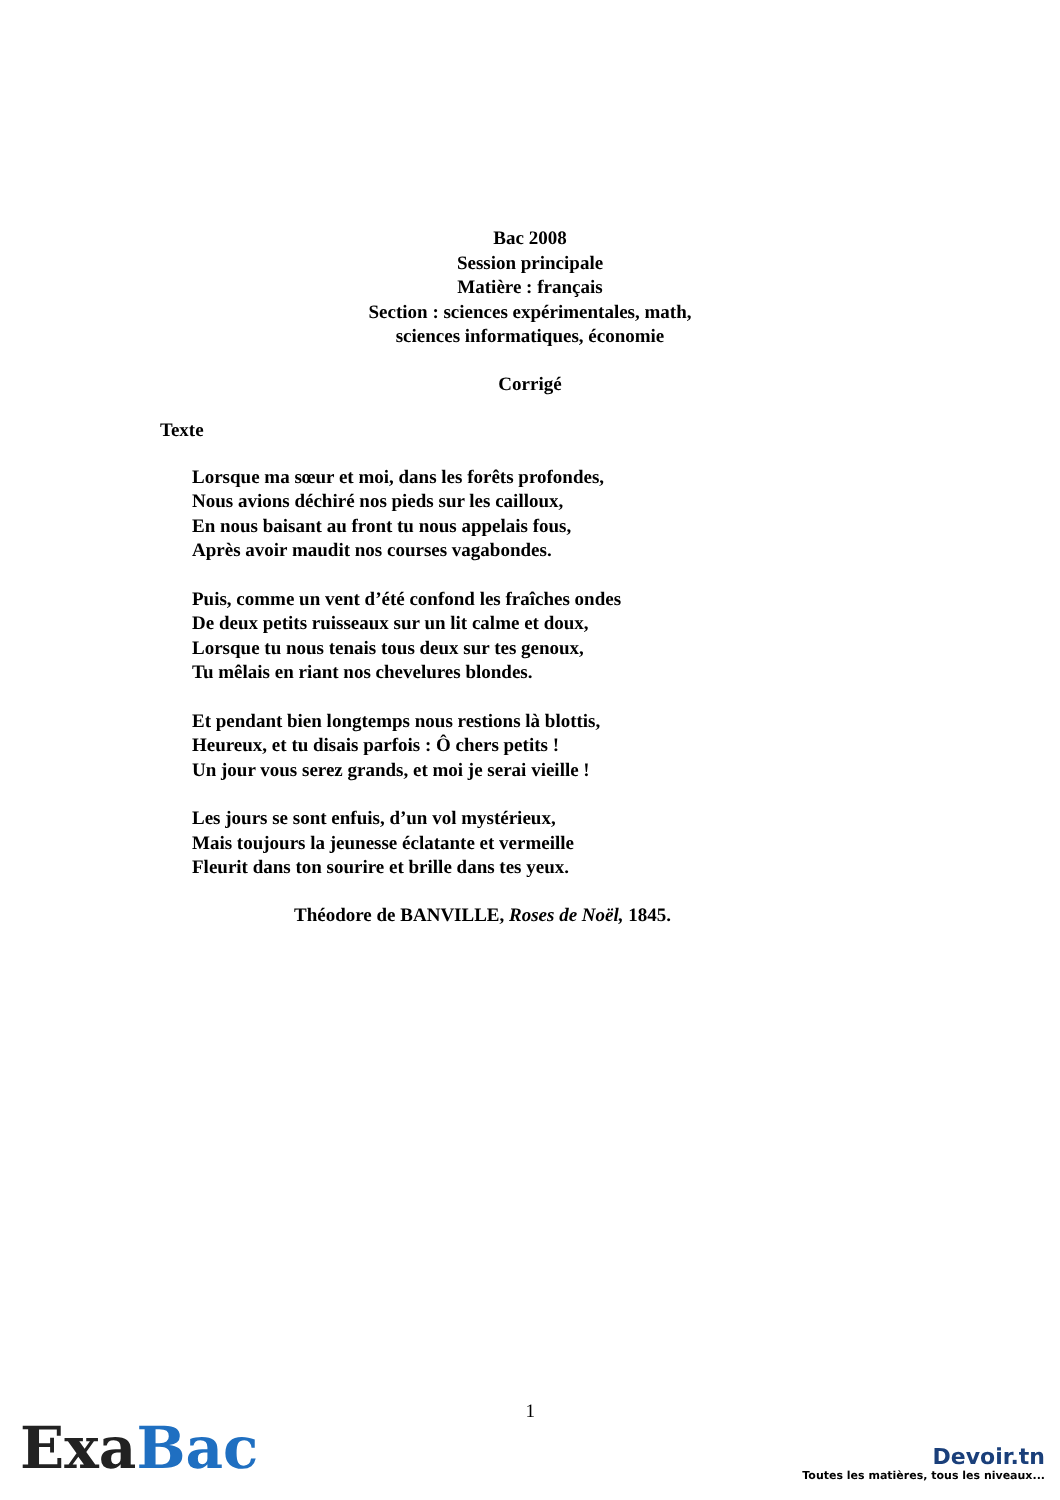Bac 2008
Session principale
Matière : français
Section : sciences expérimentales, math,
sciences informatiques, économie
Corrigé
Texte
Lorsque ma sœur et moi, dans les forêts profondes,
Nous avions déchiré nos pieds sur les cailloux,
En nous baisant au front tu nous appelais fous,
Après avoir maudit nos courses vagabondes.
Puis, comme un vent d’été confond les fraîches ondes
De deux petits ruisseaux sur un lit calme et doux,
Lorsque tu nous tenais tous deux sur tes genoux,
Tu mêlais en riant nos chevelures blondes.
Et pendant bien longtemps nous restions là blottis,
Heureux, et tu disais parfois : Ô chers petits !
Un jour vous serez grands, et moi je serai vieille !
Les jours se sont enfuis, d’un vol mystérieux,
Mais toujours la jeunesse éclatante et vermeille
Fleurit dans ton sourire et brille dans tes yeux.
Théodore de BANVILLE, Roses de Noël, 1845.
Exa Bac
1
Devoir.tn
Toutes les matières, tous les niveaux...